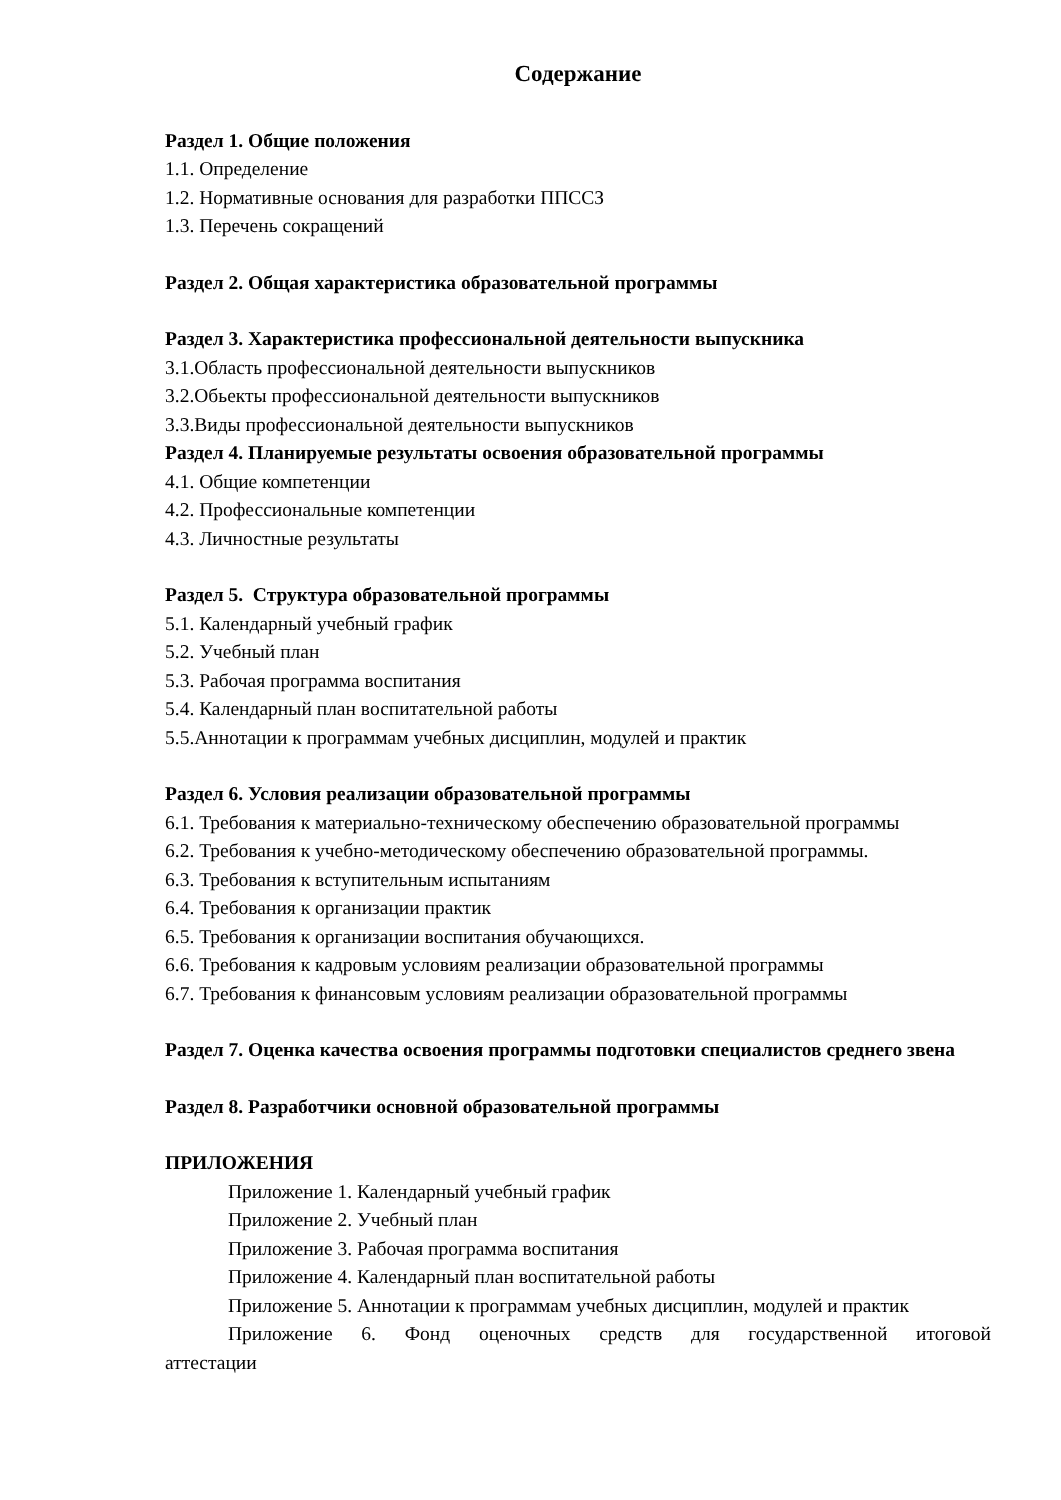Содержание
Раздел 1. Общие положения
1.1. Определение
1.2. Нормативные основания для разработки ППССЗ
1.3. Перечень сокращений
Раздел 2. Общая характеристика образовательной программы
Раздел 3. Характеристика профессиональной деятельности выпускника
3.1.Область профессиональной деятельности выпускников
3.2.Обьекты профессиональной деятельности выпускников
3.3.Виды профессиональной деятельности выпускников
Раздел 4. Планируемые результаты освоения образовательной программы
4.1. Общие компетенции
4.2. Профессиональные компетенции
4.3. Личностные результаты
Раздел 5. Структура образовательной программы
5.1. Календарный учебный график
5.2. Учебный план
5.3. Рабочая программа воспитания
5.4. Календарный план воспитательной работы
5.5.Аннотации к программам учебных дисциплин, модулей и практик
Раздел 6. Условия реализации образовательной программы
6.1. Требования к материально-техническому обеспечению образовательной программы
6.2. Требования к учебно-методическому обеспечению образовательной программы.
6.3. Требования к вступительным испытаниям
6.4. Требования к организации практик
6.5. Требования к организации воспитания обучающихся.
6.6. Требования к кадровым условиям реализации образовательной программы
6.7. Требования к финансовым условиям реализации образовательной программы
Раздел 7. Оценка качества освоения программы подготовки специалистов среднего звена
Раздел 8. Разработчики основной образовательной программы
ПРИЛОЖЕНИЯ
Приложение 1. Календарный учебный график
Приложение 2. Учебный план
Приложение 3. Рабочая программа воспитания
Приложение 4. Календарный план воспитательной работы
Приложение 5. Аннотации к программам учебных дисциплин, модулей и практик
Приложение 6. Фонд оценочных средств для государственной итоговой
аттестации